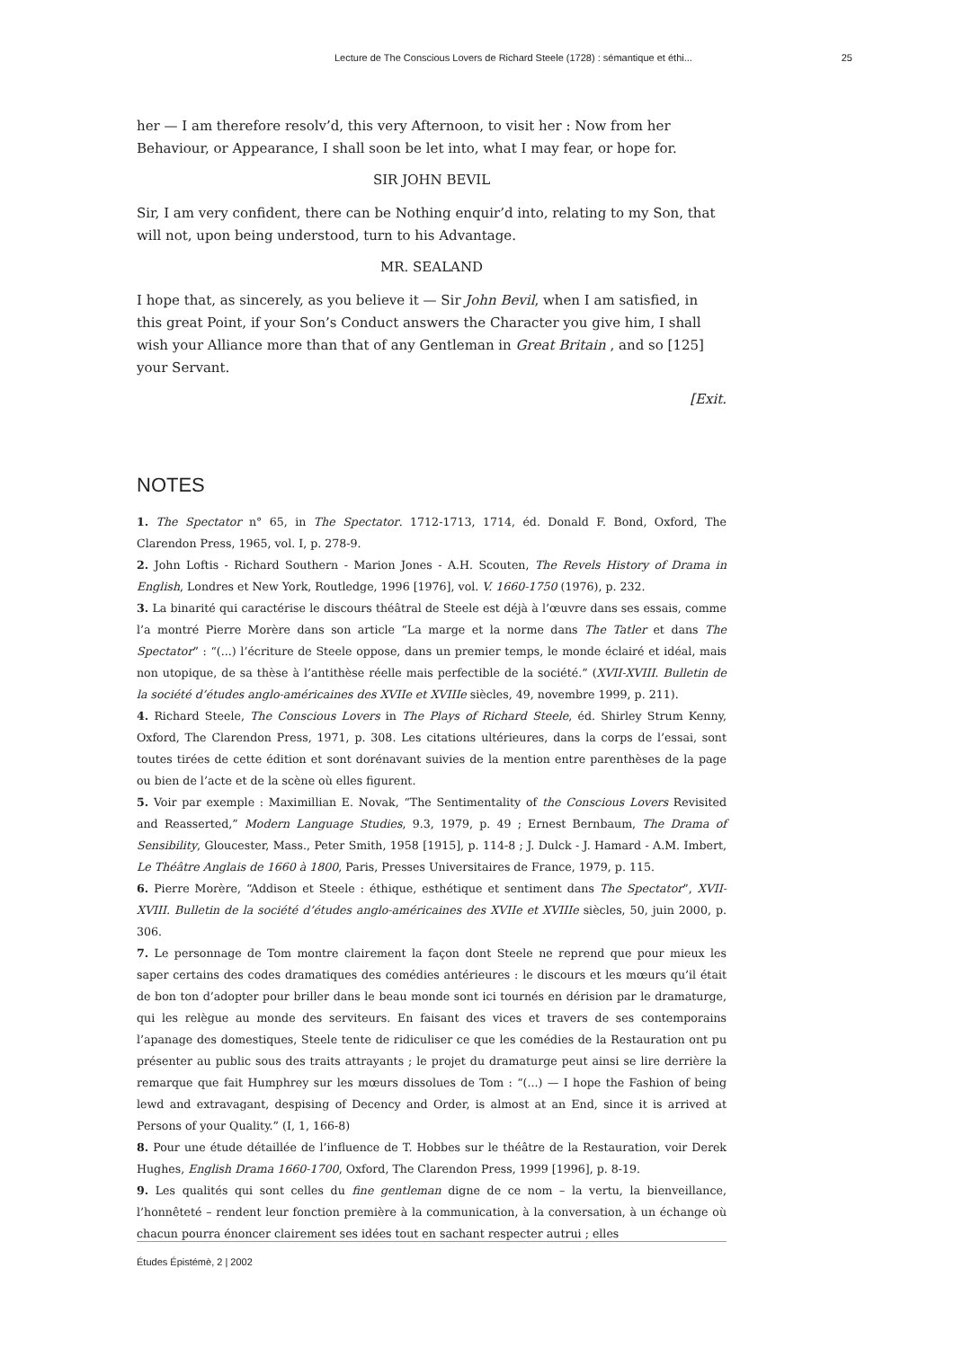Lecture de The Conscious Lovers de Richard Steele (1728) : sémantique et éthi... 25
her — I am therefore resolv’d, this very Afternoon, to visit her : Now from her Behaviour, or Appearance, I shall soon be let into, what I may fear, or hope for.
SIR JOHN BEVIL
Sir, I am very confident, there can be Nothing enquir’d into, relating to my Son, that will not, upon being understood, turn to his Advantage.
MR. SEALAND
I hope that, as sincerely, as you believe it — Sir John Bevil, when I am satisfied, in this great Point, if your Son’s Conduct answers the Character you give him, I shall wish your Alliance more than that of any Gentleman in Great Britain , and so [125] your Servant.
[Exit.
NOTES
1. The Spectator n° 65, in The Spectator. 1712-1713, 1714, éd. Donald F. Bond, Oxford, The Clarendon Press, 1965, vol. I, p. 278-9.
2. John Loftis - Richard Southern - Marion Jones - A.H. Scouten, The Revels History of Drama in English, Londres et New York, Routledge, 1996 [1976], vol. V. 1660-1750 (1976), p. 232.
3. La binarité qui caractérise le discours théâtral de Steele est déjà à l’œuvre dans ses essais, comme l’a montré Pierre Morère dans son article “La marge et la norme dans The Tatler et dans The Spectator” : “(...) l’écriture de Steele oppose, dans un premier temps, le monde éclairé et idéal, mais non utopique, de sa thèse à l’antithèse réelle mais perfectible de la société.” (XVII-XVIII. Bulletin de la société d’études anglo-américaines des XVIIe et XVIIIe siècles, 49, novembre 1999, p. 211).
4. Richard Steele, The Conscious Lovers in The Plays of Richard Steele, éd. Shirley Strum Kenny, Oxford, The Clarendon Press, 1971, p. 308. Les citations ultérieures, dans la corps de l’essai, sont toutes tirées de cette édition et sont dorénavant suivies de la mention entre parenthèses de la page ou bien de l’acte et de la scène où elles figurent.
5. Voir par exemple : Maximillian E. Novak, “The Sentimentality of the Conscious Lovers Revisited and Reasserted,” Modern Language Studies, 9.3, 1979, p. 49 ; Ernest Bernbaum, The Drama of Sensibility, Gloucester, Mass., Peter Smith, 1958 [1915], p. 114-8 ; J. Dulck - J. Hamard - A.M. Imbert, Le Théâtre Anglais de 1660 à 1800, Paris, Presses Universitaires de France, 1979, p. 115.
6. Pierre Morère, “Addison et Steele : éthique, esthétique et sentiment dans The Spectator”, XVII-XVIII. Bulletin de la société d’études anglo-américaines des XVIIe et XVIIIe siècles, 50, juin 2000, p. 306.
7. Le personnage de Tom montre clairement la façon dont Steele ne reprend que pour mieux les saper certains des codes dramatiques des comédies antérieures : le discours et les mœurs qu’il était de bon ton d’adopter pour briller dans le beau monde sont ici tournés en dérision par le dramaturge, qui les relègue au monde des serviteurs. En faisant des vices et travers de ses contemporains l’apanage des domestiques, Steele tente de ridiculiser ce que les comédies de la Restauration ont pu présenter au public sous des traits attrayants ; le projet du dramaturge peut ainsi se lire derrière la remarque que fait Humphrey sur les mœurs dissolues de Tom : “(...) — I hope the Fashion of being lewd and extravagant, despising of Decency and Order, is almost at an End, since it is arrived at Persons of your Quality.” (I, 1, 166-8)
8. Pour une étude détaillée de l’influence de T. Hobbes sur le théâtre de la Restauration, voir Derek Hughes, English Drama 1660-1700, Oxford, The Clarendon Press, 1999 [1996], p. 8-19.
9. Les qualités qui sont celles du fine gentleman digne de ce nom – la vertu, la bienveillance, l’honnêteté – rendent leur fonction première à la communication, à la conversation, à un échange où chacun pourra énoncer clairement ses idées tout en sachant respecter autrui ; elles
Études Épistémè, 2 | 2002